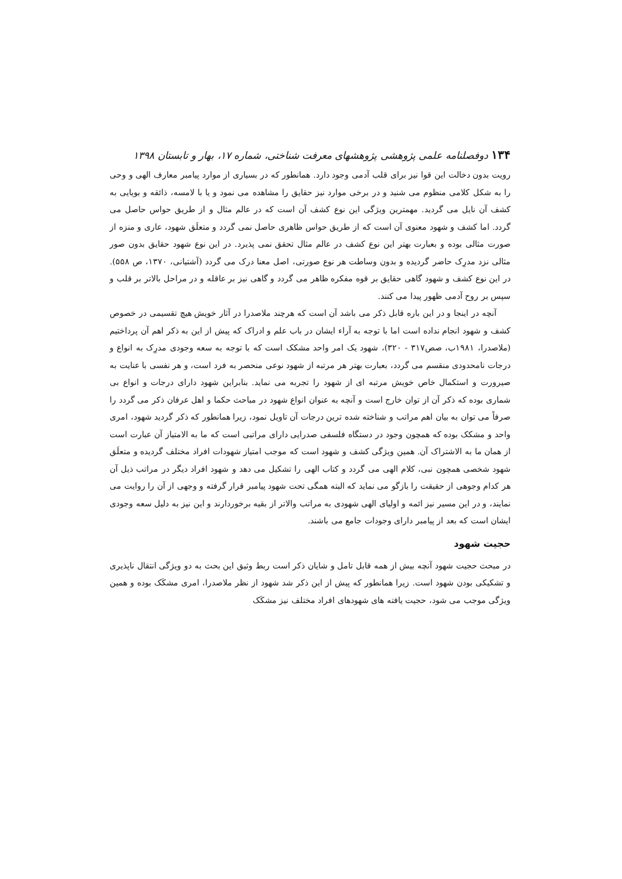۱۳۴ دوفصلنامه علمی پژوهشی پژوهشهای معرفت شناختی، شماره ۱۷، بهار و تابستان ۱۳۹۸
رویت بدون دخالت این قوا نیز برای قلب آدمی وجود دارد. همانطور که در بسیاری از موارد پیامبر معارف الهی و وحی را به شکل کلامی منظوم می شنید و در برخی موارد نیز حقایق را مشاهده می نمود و یا با لامسه، ذائقه و بویایی به کشف آن نایل می گردید. مهمترین ویژگی این نوع کشف آن است که در عالم مثال و از طریق حواس حاصل می گردد. اما کشف و شهود معنوی آن است که از طریق حواس ظاهری حاصل نمی گردد و متعلَق شهود، عاری و منزه از صورت مثالی بوده و بعبارت بهتر این نوع کشف در عالم مثال تحقق نمی پذیرد. در این نوع شهود حقایق بدون صور مثالی نزد مدرِک حاضر گردیده و بدون وساطت هر نوع صورتی، اصل معنا درک می گردد (آشتیانی، ۱۳۷۰، ص ۵۵۸). در این نوع کشف و شهود گاهی حقایق بر قوه مفکره ظاهر می گردد و گاهی نیز بر عاقله و در مراحل بالاتر بر قلب و سپس بر روح آدمی ظهور پیدا می کنند.
آنچه در اینجا و در این باره قابل ذکر می باشد آن است که هرچند ملاصدرا در آثار خویش هیچ تقسیمی در خصوص کشف و شهود انجام نداده است اما با توجه به آراء ایشان در باب علم و ادراک که پیش از این به ذکر اهم آن پرداختیم (ملاصدرا، ۱۹۸۱ب، صص۳۱۷ - ۳۲۰)، شهود یک امر واحد مشکک است که با توجه به سعه وجودی مدرِک به انواع و درجات نامحدودی منقسم می گردد، بعبارت بهتر هر مرتبه از شهود نوعی منحصر به فرد است، و هر نفسی با عنایت به صیرورت و استکمال خاص خویش مرتبه ای از شهود را تجربه می نماید. بنابراین شهود دارای درجات و انواع بی شماری بوده که ذکر آن از توان خارج است و آنچه به عنوان انواع شهود در مباحث حکما و اهل عرفان ذکر می گردد را صرفاً می توان به بیان اهم مراتب و شناخته شده ترین درجات آن تاویل نمود، زیرا همانطور که ذکر گردید شهود، امری واحد و مشکک بوده که همچون وجود در دستگاه فلسفی صدرایی دارای مراتبی است که ما به الامتیاز آن عبارت است از همان ما به الاشتراک آن. همین ویژگی کشف و شهود است که موجب امتیاز شهودات افراد مختلف گردیده و متعلَق شهود شخصی همچون نبی، کلام الهی می گردد و کتاب الهی را تشکیل می دهد و شهود افراد دیگر در مراتب ذیل آن هر کدام وجوهی از حقیقت را بازگو می نماید که البته همگی تحت شهود پیامبر قرار گرفته و وجهی از آن را روایت می نمایند، و در این مسیر نیز ائمه و اولیای الهی شهودی به مراتب والاتر از بقیه برخوردارند و این نیز به دلیل سعه وجودی ایشان است که بعد از پیامبر دارای وجودات جامع می باشند.
حجیت شهود
در مبحث حجیت شهود آنچه بیش از همه قابل تامل و شایان ذکر است ربط وثیق این بحث به دو ویژگی انتقال ناپذیری و تشکیکی بودن شهود است. زیرا همانطور که پیش از این ذکر شد شهود از نظر ملاصدرا، امری مشکَک بوده و همین ویژگی موجب می شود، حجیت یافته های شهودهای افراد مختلف نیز مشکَک